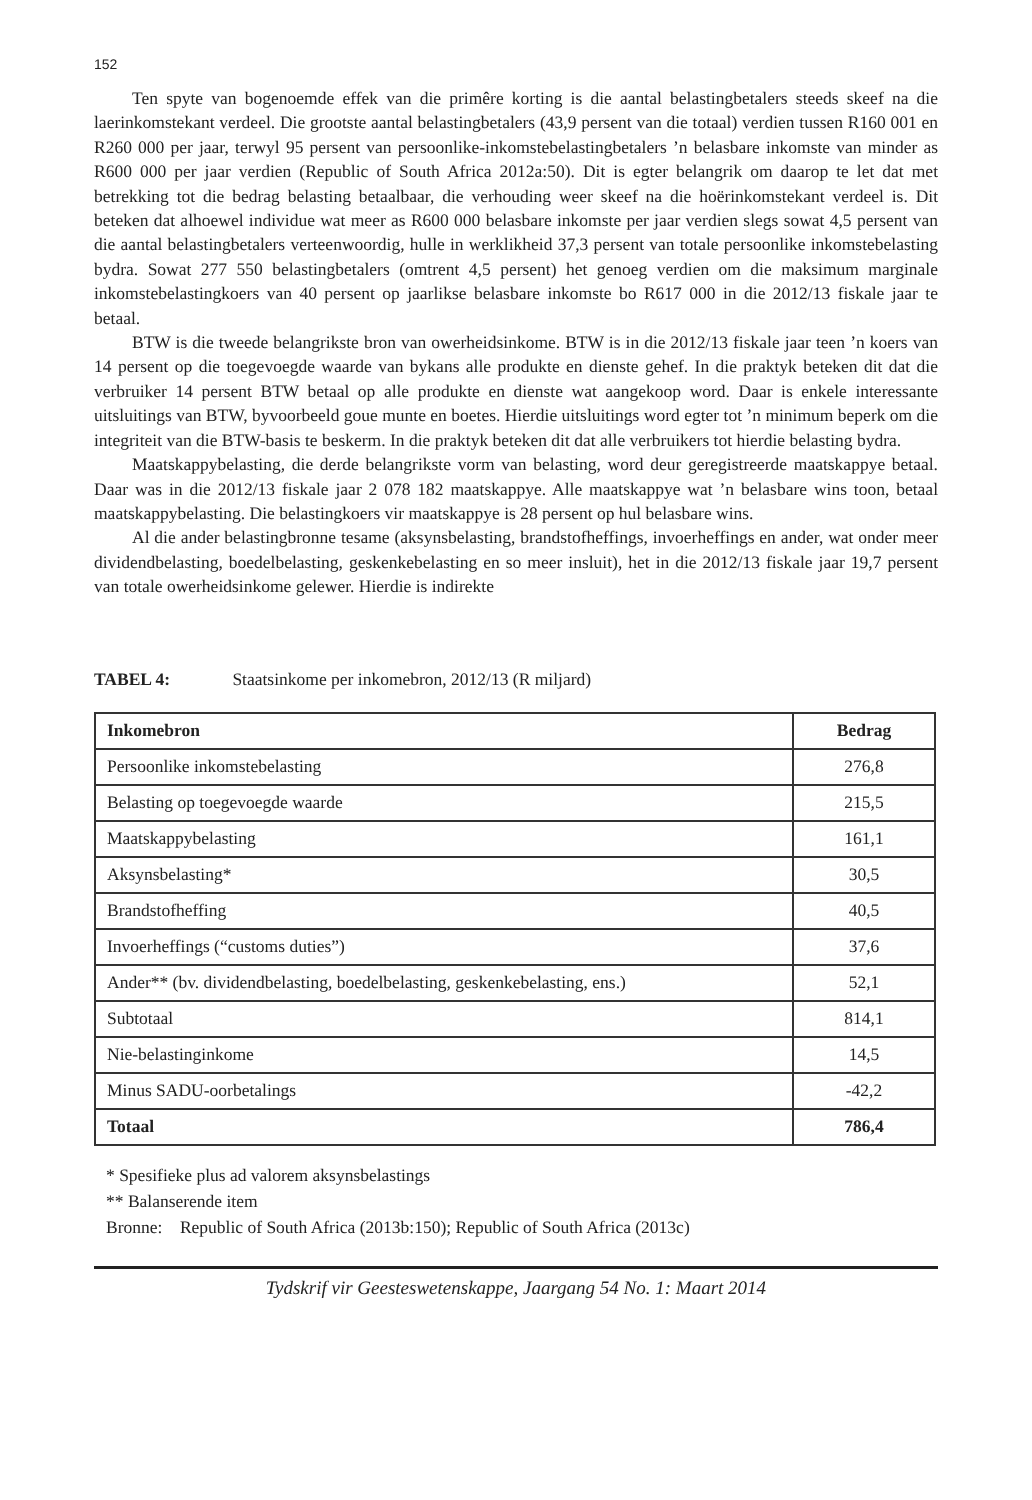152
Ten spyte van bogenoemde effek van die primêre korting is die aantal belastingbetalers steeds skeef na die laerinkomstekant verdeel. Die grootste aantal belastingbetalers (43,9 persent van die totaal) verdien tussen R160 001 en R260 000 per jaar, terwyl 95 persent van persoonlike-inkomstebelastingbetalers ’n belasbare inkomste van minder as R600 000 per jaar verdien (Republic of South Africa 2012a:50). Dit is egter belangrik om daarop te let dat met betrekking tot die bedrag belasting betaalbaar, die verhouding weer skeef na die hoërinkomstekant verdeel is. Dit beteken dat alhoewel individue wat meer as R600 000 belasbare inkomste per jaar verdien slegs sowat 4,5 persent van die aantal belastingbetalers verteenwoordig, hulle in werklikheid 37,3 persent van totale persoonlike inkomstebelasting bydra. Sowat 277 550 belastingbetalers (omtrent 4,5 persent) het genoeg verdien om die maksimum marginale inkomstebelastingkoers van 40 persent op jaarlikse belasbare inkomste bo R617 000 in die 2012/13 fiskale jaar te betaal.
BTW is die tweede belangrikste bron van owerheidsinkome. BTW is in die 2012/13 fiskale jaar teen ’n koers van 14 persent op die toegevoegde waarde van bykans alle produkte en dienste gehef. In die praktyk beteken dit dat die verbruiker 14 persent BTW betaal op alle produkte en dienste wat aangekoop word. Daar is enkele interessante uitsluitings van BTW, byvoorbeeld goue munte en boetes. Hierdie uitsluitings word egter tot ’n minimum beperk om die integriteit van die BTW-basis te beskerm. In die praktyk beteken dit dat alle verbruikers tot hierdie belasting bydra.
Maatskappybelasting, die derde belangrikste vorm van belasting, word deur geregistreerde maatskappye betaal. Daar was in die 2012/13 fiskale jaar 2 078 182 maatskappye. Alle maatskappye wat ’n belasbare wins toon, betaal maatskappybelasting. Die belastingkoers vir maatskappye is 28 persent op hul belasbare wins.
Al die ander belastingbronne tesame (aksynsbelasting, brandstofheffings, invoerheffings en ander, wat onder meer dividendbelasting, boedelbelasting, geskenkebelasting en so meer insluit), het in die 2012/13 fiskale jaar 19,7 persent van totale owerheidsinkome gelewer. Hierdie is indirekte
TABEL 4: Staatsinkome per inkomebron, 2012/13 (R miljard)
| Inkomebron | Bedrag |
| --- | --- |
| Persoonlike inkomstebelasting | 276,8 |
| Belasting op toegevoegde waarde | 215,5 |
| Maatskappybelasting | 161,1 |
| Aksynsbelasting* | 30,5 |
| Brandstofheffing | 40,5 |
| Invoerheffings (“customs duties”) | 37,6 |
| Ander** (bv. dividendbelasting, boedelbelasting, geskenkebelasting, ens.) | 52,1 |
| Subtotaal | 814,1 |
| Nie-belastinginkome | 14,5 |
| Minus SADU-oorbetalings | -42,2 |
| Totaal | 786,4 |
* Spesifieke plus ad valorem aksynsbelastings
** Balanserende item
Bronne: Republic of South Africa (2013b:150); Republic of South Africa (2013c)
Tydskrif vir Geesteswetenskappe, Jaargang 54 No. 1: Maart 2014